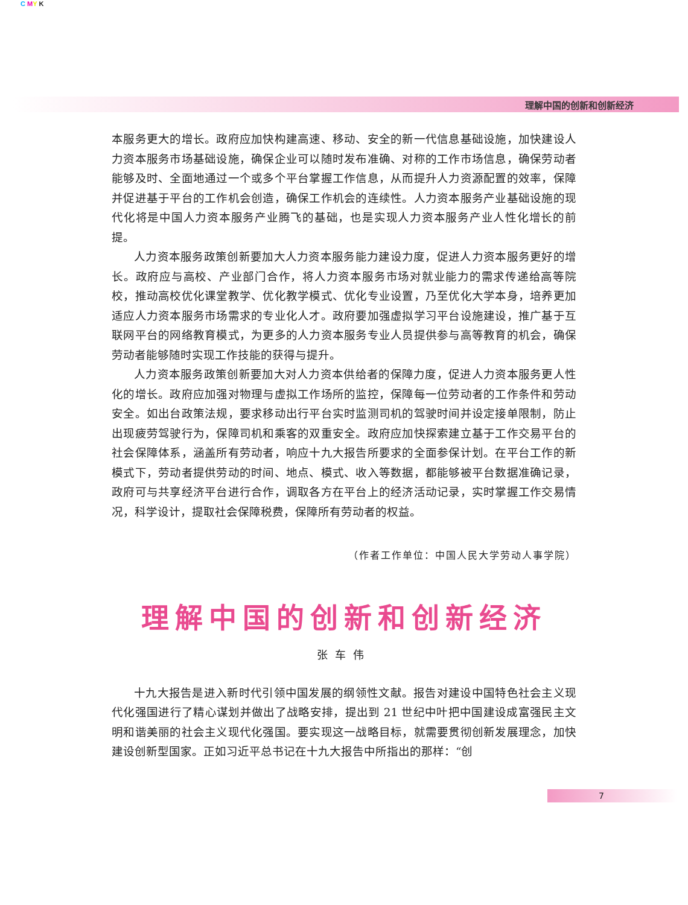C MY K
理解中国的创新和创新经济
本服务更大的增长。政府应加快构建高速、移动、安全的新一代信息基础设施，加快建设人力资本服务市场基础设施，确保企业可以随时发布准确、对称的工作市场信息，确保劳动者能够及时、全面地通过一个或多个平台掌握工作信息，从而提升人力资源配置的效率，保障并促进基于平台的工作机会创造，确保工作机会的连续性。人力资本服务产业基础设施的现代化将是中国人力资本服务产业腾飞的基础，也是实现人力资本服务产业人性化增长的前提。
人力资本服务政策创新要加大人力资本服务能力建设力度，促进人力资本服务更好的增长。政府应与高校、产业部门合作，将人力资本服务市场对就业能力的需求传递给高等院校，推动高校优化课堂教学、优化教学模式、优化专业设置，乃至优化大学本身，培养更加适应人力资本服务市场需求的专业化人才。政府要加强虚拟学习平台设施建设，推广基于互联网平台的网络教育模式，为更多的人力资本服务专业人员提供参与高等教育的机会，确保劳动者能够随时实现工作技能的获得与提升。
人力资本服务政策创新要加大对人力资本供给者的保障力度，促进人力资本服务更人性化的增长。政府应加强对物理与虚拟工作场所的监控，保障每一位劳动者的工作条件和劳动安全。如出台政策法规，要求移动出行平台实时监测司机的驾驶时间并设定接单限制，防止出现疲劳驾驶行为，保障司机和乘客的双重安全。政府应加快探索建立基于工作交易平台的社会保障体系，涵盖所有劳动者，响应十九大报告所要求的全面参保计划。在平台工作的新模式下，劳动者提供劳动的时间、地点、模式、收入等数据，都能够被平台数据准确记录，政府可与共享经济平台进行合作，调取各方在平台上的经济活动记录，实时掌握工作交易情况，科学设计，提取社会保障税费，保障所有劳动者的权益。
（作者工作单位：中国人民大学劳动人事学院）
理解中国的创新和创新经济
张车伟
十九大报告是进入新时代引领中国发展的纲领性文献。报告对建设中国特色社会主义现代化强国进行了精心谋划并做出了战略安排，提出到 21 世纪中叶把中国建设成富强民主文明和谐美丽的社会主义现代化强国。要实现这一战略目标，就需要贯彻创新发展理念，加快建设创新型国家。正如习近平总书记在十九大报告中所指出的那样：“创
7